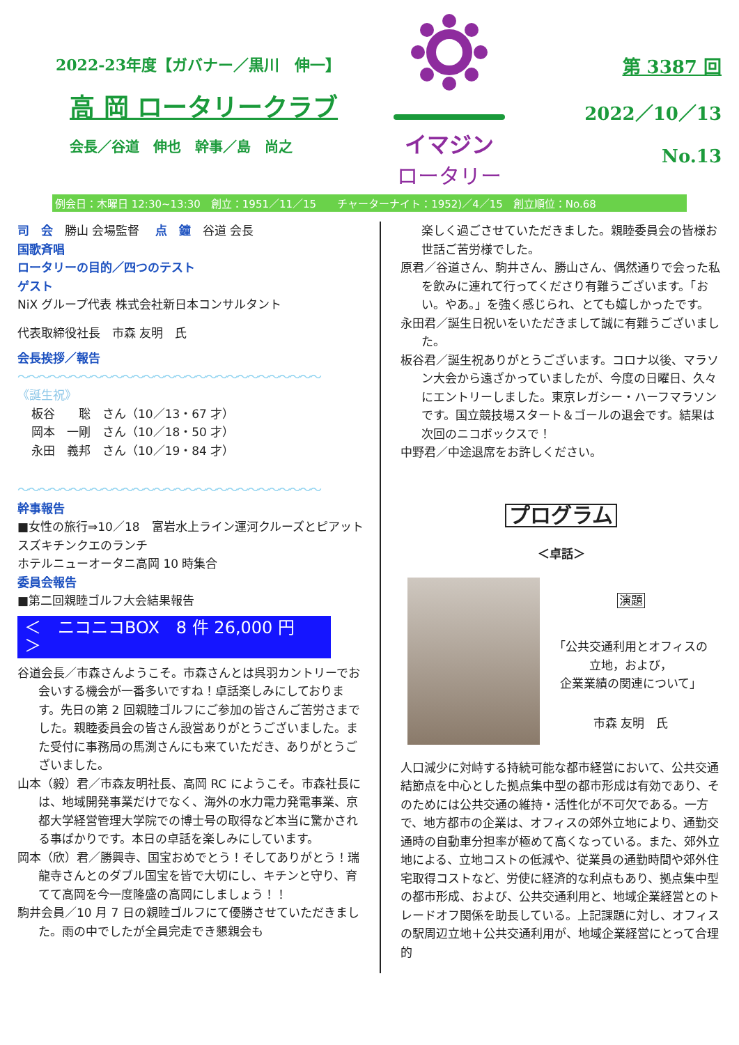2022-23年度【ガバナー／黒川　伸一】
高 岡 ロータリークラブ
会長／谷道　伸也　幹事／島　尚之
イマジン
ロータリー
第 3387 回
2022／10／13
No.13
例会日：木曜日 12:30~13:30　創立：1951／11／15　　チャーターナイト：1952)／4／15　創立順位：No.68
司　会　勝山 会場監督　 点　鐘　谷道 会長
国歌斉唱
ロータリーの目的／四つのテスト
ゲスト
NiX グループ代表 株式会社新日本コンサルタント
代表取締役社長　市森 友明　氏
会長挨拶／報告
〜〜〜〜〜〜〜〜〜〜〜〜〜〜〜〜〜〜〜〜〜〜〜〜〜〜〜〜〜
《誕生祝》
板谷　　聡　さん（10／13・67 才）
岡本　一剛　さん（10／18・50 才）
永田　義邦　さん（10／19・84 才）
〜〜〜〜〜〜〜〜〜〜〜〜〜〜〜〜〜〜〜〜〜〜〜〜〜〜〜〜〜
幹事報告
■女性の旅行⇒10／18　富岩水上ライン運河クルーズとピアットスズキチンクエのランチ
ホテルニューオータニ高岡 10 時集合
委員会報告
■第二回親睦ゴルフ大会結果報告
＜　ニコニコBOX　8 件 26,000 円　＞
谷道会長／市森さんようこそ。市森さんとは呉羽カントリーでお会いする機会が一番多いですね！卓話楽しみにしております。先日の第 2 回親睦ゴルフにご参加の皆さんご苦労さまでした。親睦委員会の皆さん設営ありがとうございました。また受付に事務局の馬渕さんにも来ていただき、ありがとうございました。
山本（毅）君／市森友明社長、高岡 RC にようこそ。市森社長には、地域開発事業だけでなく、海外の水力電力発電事業、京都大学経営管理大学院での博士号の取得など本当に驚かされる事ばかりです。本日の卓話を楽しみにしています。
岡本（欣）君／勝興寺、国宝おめでとう！そしてありがとう！瑞龍寺さんとのダブル国宝を皆で大切にし、キチンと守り、育てて高岡を今一度隆盛の高岡にしましょう！！
駒井会員／10 月 7 日の親睦ゴルフにて優勝させていただきました。雨の中でしたが全員完走でき懇親会も
楽しく過ごさせていただきました。親睦委員会の皆様お世話ご苦労様でした。
原君／谷道さん、駒井さん、勝山さん、偶然通りで会った私を飲みに連れて行ってくださり有難うございます。「おい。やあ。」を強く感じられ、とても嬉しかったです。
永田君／誕生日祝いをいただきまして誠に有難うございました。
板谷君／誕生祝ありがとうございます。コロナ以後、マラソン大会から遠ざかっていましたが、今度の日曜日、久々にエントリーしました。東京レガシー・ハーフマラソンです。国立競技場スタート＆ゴールの退会です。結果は次回のニコボックスで！
中野君／中途退席をお許しください。
プログラム
＜卓話＞
演題
「公共交通利用とオフィスの
立地，および，
企業業績の関連について」
市森 友明　氏
人口減少に対峙する持続可能な都市経営において、公共交通結節点を中心とした拠点集中型の都市形成は有効であり、そのためには公共交通の維持・活性化が不可欠である。一方で、地方都市の企業は、オフィスの郊外立地により、通勤交通時の自動車分担率が極めて高くなっている。また、郊外立地による、立地コストの低減や、従業員の通勤時間や郊外住宅取得コストなど、労使に経済的な利点もあり、拠点集中型の都市形成、および、公共交通利用と、地域企業経営とのトレードオフ関係を助長している。上記課題に対し、オフィスの駅周辺立地＋公共交通利用が、地域企業経営にとって合理的